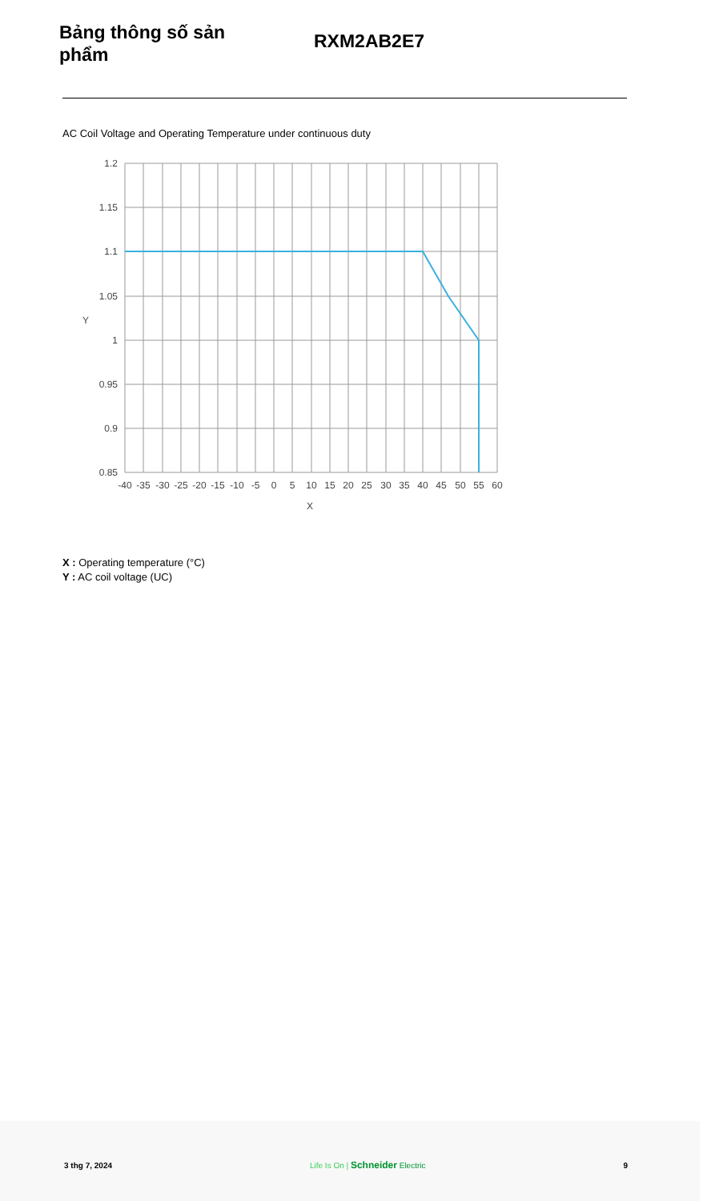Bảng thông số sản phẩm
RXM2AB2E7
AC Coil Voltage and Operating Temperature under continuous duty
1.2
1.15
1.1
1.05
1
0.95
0.9
0.85
Y
-40
-35
-30
-25
-20
-15
-10
-5
0
5
10
15
20
25
30
35
40
45
50
55
60
X
X : Operating temperature (°C)
Y : AC coil voltage (UC)
3 thg 7, 2024 Life Is On | Schneider Electric 9